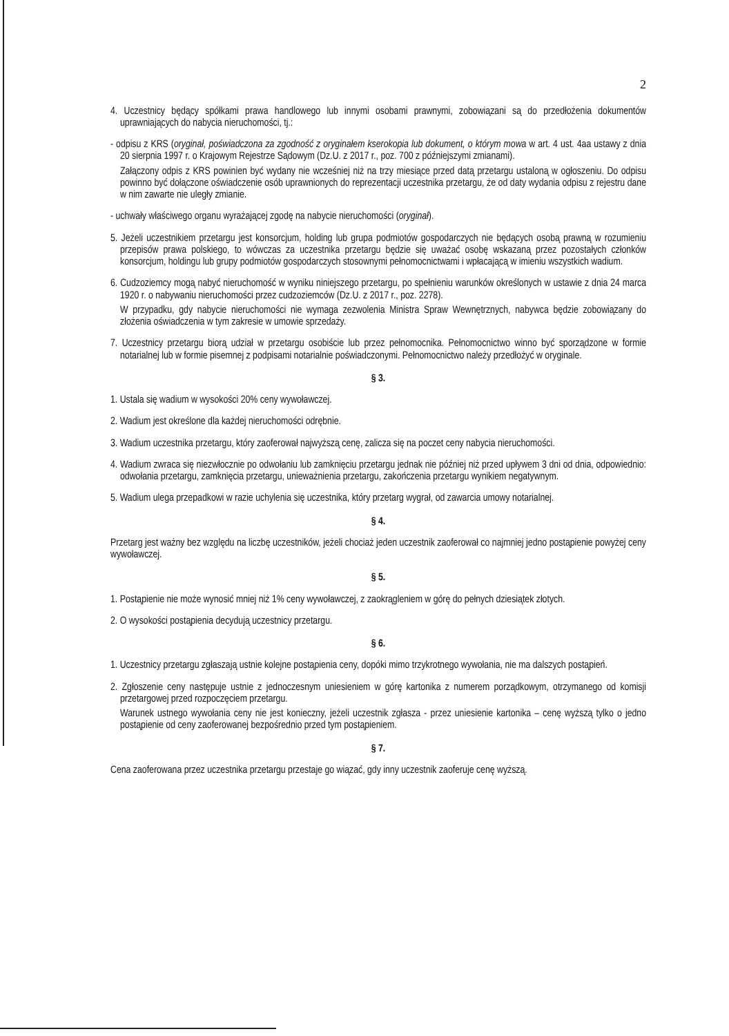2
4. Uczestnicy będący spółkami prawa handlowego lub innymi osobami prawnymi, zobowiązani są do przedłożenia dokumentów uprawniających do nabycia nieruchomości, tj.:
- odpisu z KRS (oryginał, poświadczona za zgodność z oryginałem kserokopia lub dokument, o którym mowa w art. 4 ust. 4aa ustawy z dnia 20 sierpnia 1997 r. o Krajowym Rejestrze Sądowym (Dz.U. z 2017 r., poz. 700 z późniejszymi zmianami).
Załączony odpis z KRS powinien być wydany nie wcześniej niż na trzy miesiące przed datą przetargu ustaloną w ogłoszeniu. Do odpisu powinno być dołączone oświadczenie osób uprawnionych do reprezentacji uczestnika przetargu, że od daty wydania odpisu z rejestru dane w nim zawarte nie uległy zmianie.
- uchwały właściwego organu wyrażającej zgodę na nabycie nieruchomości (oryginał).
5. Jeżeli uczestnikiem przetargu jest konsorcjum, holding lub grupa podmiotów gospodarczych nie będących osobą prawną w rozumieniu przepisów prawa polskiego, to wówczas za uczestnika przetargu będzie się uważać osobę wskazaną przez pozostałych członków konsorcjum, holdingu lub grupy podmiotów gospodarczych stosownymi pełnomocnictwami i wpłacającą w imieniu wszystkich wadium.
6. Cudzoziemcy mogą nabyć nieruchomość w wyniku niniejszego przetargu, po spełnieniu warunków określonych w ustawie z dnia 24 marca 1920 r. o nabywaniu nieruchomości przez cudzoziemców (Dz.U. z 2017 r., poz. 2278).
W przypadku, gdy nabycie nieruchomości nie wymaga zezwolenia Ministra Spraw Wewnętrznych, nabywca będzie zobowiązany do złożenia oświadczenia w tym zakresie w umowie sprzedaży.
7. Uczestnicy przetargu biorą udział w przetargu osobiście lub przez pełnomocnika. Pełnomocnictwo winno być sporządzone w formie notarialnej lub w formie pisemnej z podpisami notarialnie poświadczonymi. Pełnomocnictwo należy przedłożyć w oryginale.
§ 3.
1. Ustala się wadium w wysokości 20% ceny wywoławczej.
2. Wadium jest określone dla każdej nieruchomości odrębnie.
3. Wadium uczestnika przetargu, który zaoferował najwyższą cenę, zalicza się na poczet ceny nabycia nieruchomości.
4. Wadium zwraca się niezwłocznie po odwołaniu lub zamknięciu przetargu jednak nie później niż przed upływem 3 dni od dnia, odpowiednio: odwołania przetargu, zamknięcia przetargu, unieważnienia przetargu, zakończenia przetargu wynikiem negatywnym.
5. Wadium ulega przepadkowi w razie uchylenia się uczestnika, który przetarg wygrał, od zawarcia umowy notarialnej.
§ 4.
Przetarg jest ważny bez względu na liczbę uczestników, jeżeli chociaż jeden uczestnik zaoferował co najmniej jedno postąpienie powyżej ceny wywoławczej.
§ 5.
1. Postąpienie nie może wynosić mniej niż 1% ceny wywoławczej, z zaokrągleniem w górę do pełnych dziesiątek złotych.
2. O wysokości postąpienia decydują uczestnicy przetargu.
§ 6.
1. Uczestnicy przetargu zgłaszają ustnie kolejne postąpienia ceny, dopóki mimo trzykrotnego wywołania, nie ma dalszych postąpień.
2. Zgłoszenie ceny następuje ustnie z jednoczesnym uniesieniem w górę kartonika z numerem porządkowym, otrzymanego od komisji przetargowej przed rozpoczęciem przetargu.
Warunek ustnego wywołania ceny nie jest konieczny, jeżeli uczestnik zgłasza - przez uniesienie kartonika – cenę wyższą tylko o jedno postąpienie od ceny zaoferowanej bezpośrednio przed tym postąpieniem.
§ 7.
Cena zaoferowana przez uczestnika przetargu przestaje go wiązać, gdy inny uczestnik zaoferuje cenę wyższą.